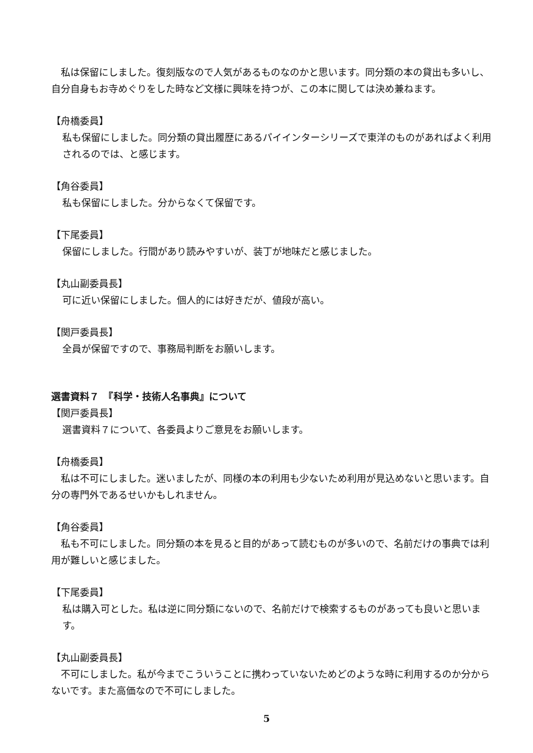私は保留にしました。復刻版なので人気があるものなのかと思います。同分類の本の貸出も多いし、自分自身もお寺めぐりをした時など文様に興味を持つが、この本に関しては決め兼ねます。
【舟橋委員】
私も保留にしました。同分類の貸出履歴にあるパイインターシリーズで東洋のものがあればよく利用されるのでは、と感じます。
【角谷委員】
私も保留にしました。分からなくて保留です。
【下尾委員】
保留にしました。行間があり読みやすいが、装丁が地味だと感じました。
【丸山副委員長】
可に近い保留にしました。個人的には好きだが、値段が高い。
【関戸委員長】
全員が保留ですので、事務局判断をお願いします。
選書資料７　『科学・技術人名事典』について
【関戸委員長】
選書資料７について、各委員よりご意見をお願いします。
【舟橋委員】
　私は不可にしました。迷いましたが、同様の本の利用も少ないため利用が見込めないと思います。自分の専門外であるせいかもしれません。
【角谷委員】
　私も不可にしました。同分類の本を見ると目的があって読むものが多いので、名前だけの事典では利用が難しいと感じました。
【下尾委員】
私は購入可とした。私は逆に同分類にないので、名前だけで検索するものがあっても良いと思います。
【丸山副委員長】
　不可にしました。私が今までこういうことに携わっていないためどのような時に利用するのか分からないです。また高価なので不可にしました。
5